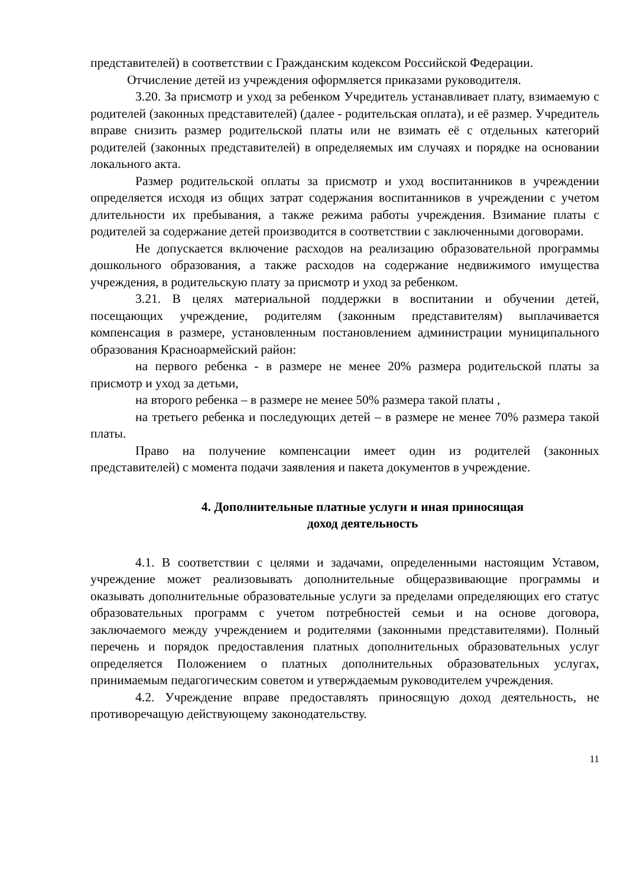представителей) в соответствии с Гражданским кодексом Российской Федерации.
Отчисление детей из учреждения оформляется приказами руководителя.
3.20. За присмотр и уход за ребенком Учредитель устанавливает плату, взимаемую с родителей (законных представителей) (далее - родительская оплата), и её размер. Учредитель вправе снизить размер родительской платы или не взимать её с отдельных категорий родителей (законных представителей) в определяемых им случаях и порядке на основании локального акта.
Размер родительской оплаты за присмотр и уход воспитанников в учреждении определяется исходя из общих затрат содержания воспитанников в учреждении с учетом длительности их пребывания, а также режима работы учреждения. Взимание платы с родителей за содержание детей производится в соответствии с заключенными договорами.
Не допускается включение расходов на реализацию образовательной программы дошкольного образования, а также расходов на содержание недвижимого имущества учреждения, в родительскую плату за присмотр и уход за ребенком.
3.21. В целях материальной поддержки в воспитании и обучении детей, посещающих учреждение, родителям (законным представителям) выплачивается компенсация в размере, установленным постановлением администрации муниципального образования Красноармейский район:
на первого ребенка - в размере не менее 20% размера родительской платы за присмотр и уход за детьми,
на второго ребенка – в размере не менее 50% размера такой платы ,
на третьего ребенка и последующих детей – в размере не менее 70% размера такой платы.
Право на получение компенсации имеет один из родителей (законных представителей) с момента подачи заявления и пакета документов в учреждение.
4. Дополнительные платные услуги и иная приносящая
доход деятельность
4.1. В соответствии с целями и задачами, определенными настоящим Уставом, учреждение может реализовывать дополнительные общеразвивающие программы и оказывать дополнительные образовательные услуги за пределами определяющих его статус образовательных программ с учетом потребностей семьи и на основе договора, заключаемого между учреждением и родителями (законными представителями). Полный перечень и порядок предоставления платных дополнительных образовательных услуг определяется Положением о платных дополнительных образовательных услугах, принимаемым педагогическим советом и утверждаемым руководителем учреждения.
4.2. Учреждение вправе предоставлять приносящую доход деятельность, не противоречащую действующему законодательству.
11